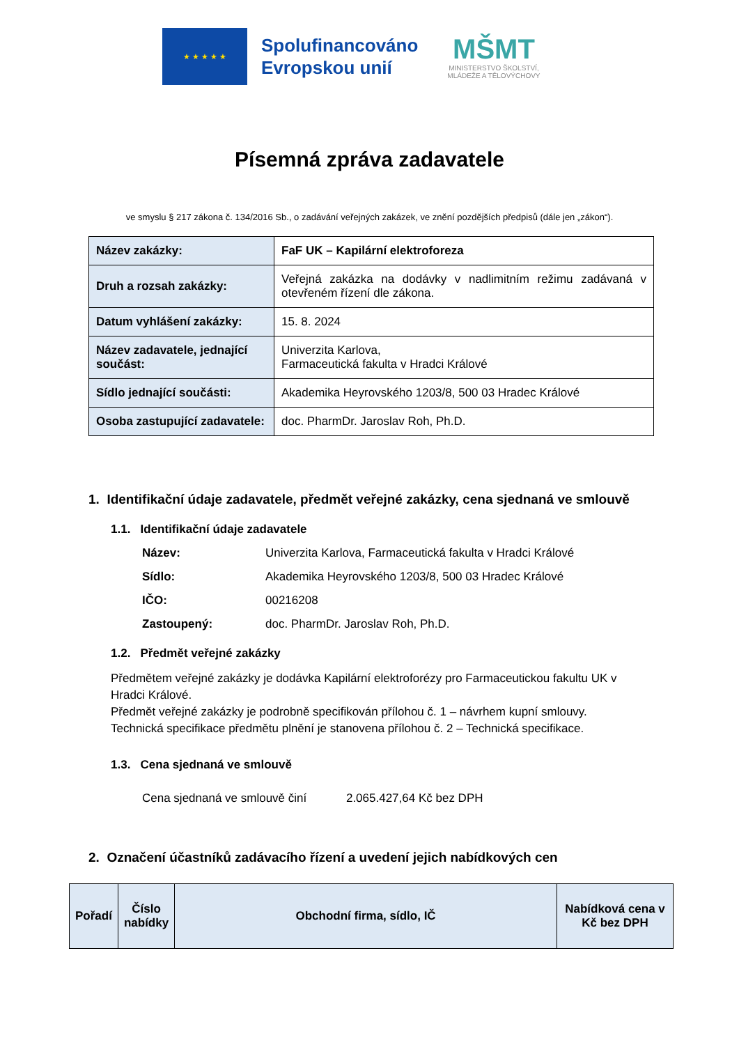★ ★ ★ ★ ★
Spolufinancováno
Evropskou unií
MŠMT
MINISTERSTVO ŠKOLSTVÍ,
MLÁDEŽE A TĚLOVÝCHOVY
Písemná zpráva zadavatele
ve smyslu § 217 zákona č. 134/2016 Sb., o zadávání veřejných zakázek, ve znění pozdějších předpisů (dále jen „zákon“).
| Název zakázky: | FaF UK – Kapilární elektroforeza |
| Druh a rozsah zakázky: | Veřejná zakázka na dodávky v nadlimitním režimu zadávaná v otevřeném řízení dle zákona. |
| Datum vyhlášení zakázky: | 15. 8. 2024 |
| Název zadavatele, jednající součást: | Univerzita Karlova, Farmaceutická fakulta v Hradci Králové |
| Sídlo jednající součásti: | Akademika Heyrovského 1203/8, 500 03 Hradec Králové |
| Osoba zastupující zadavatele: | doc. PharmDr. Jaroslav Roh, Ph.D. |
1. Identifikační údaje zadavatele, předmět veřejné zakázky, cena sjednaná ve smlouvě
1.1. Identifikační údaje zadavatele
Název: Univerzita Karlova, Farmaceutická fakulta v Hradci Králové
Sídlo: Akademika Heyrovského 1203/8, 500 03 Hradec Králové
IČO: 00216208
Zastoupený: doc. PharmDr. Jaroslav Roh, Ph.D.
1.2. Předmět veřejné zakázky
Předmětem veřejné zakázky je dodávka Kapilární elektroforézy pro Farmaceutickou fakultu UK v Hradci Králové.
Předmět veřejné zakázky je podrobně specifikován přílohou č. 1 – návrhem kupní smlouvy.
Technická specifikace předmětu plnění je stanovena přílohou č. 2 – Technická specifikace.
1.3. Cena sjednaná ve smlouvě
Cena sjednaná ve smlouvě činí 2.065.427,64 Kč bez DPH
2. Označení účastníků zadávacího řízení a uvedení jejich nabídkových cen
| Pořadí | Číslo nabídky | Obchodní firma, sídlo, IČ | Nabídková cena v Kč bez DPH |
| --- | --- | --- | --- |